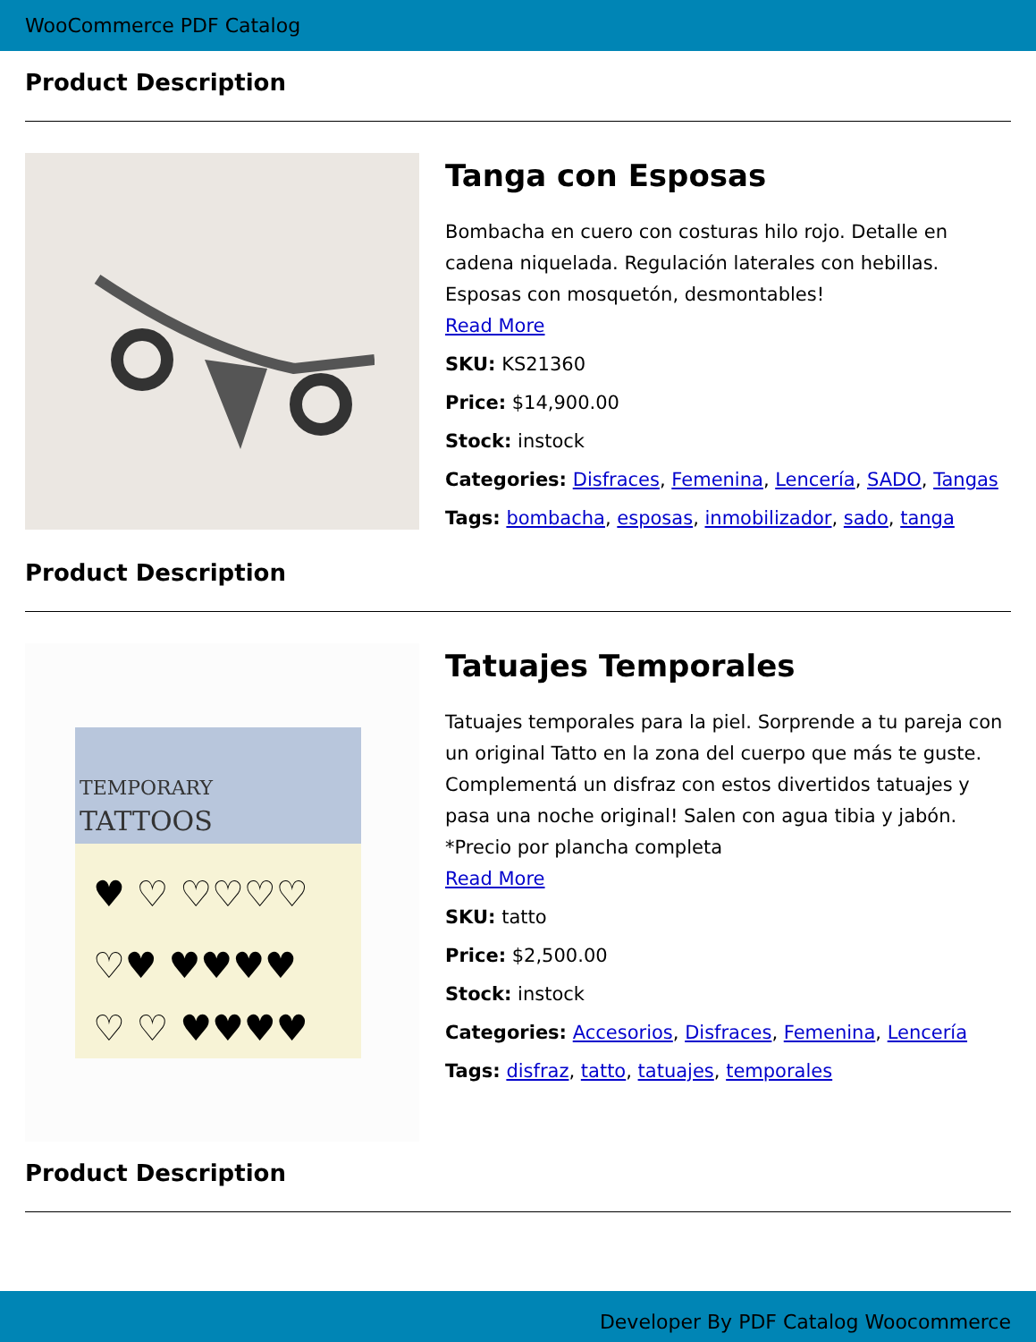WooCommerce PDF Catalog
Product Description
Tanga con Esposas
Bombacha en cuero con costuras hilo rojo. Detalle en cadena niquelada. Regulación laterales con hebillas. Esposas con mosquetón, desmontables!
Read More
SKU: KS21360
Price: $14,900.00
Stock: instock
Categories: Disfraces, Femenina, Lencería, SADO, Tangas
Tags: bombacha, esposas, inmobilizador, sado, tanga
Product Description
TEMPORARY
TATTOOS
♥ ♡ ♡♡♡♡
♡♥ ♥♥♥♥
♡ ♡ ♥♥♥♥
Tatuajes Temporales
Tatuajes temporales para la piel. Sorprende a tu pareja con un original Tatto en la zona del cuerpo que más te guste. Complementá un disfraz con estos divertidos tatuajes y pasa una noche original! Salen con agua tibia y jabón. *Precio por plancha completa
Read More
SKU: tatto
Price: $2,500.00
Stock: instock
Categories: Accesorios, Disfraces, Femenina, Lencería
Tags: disfraz, tatto, tatuajes, temporales
Product Description
Developer By PDF Catalog Woocommerce